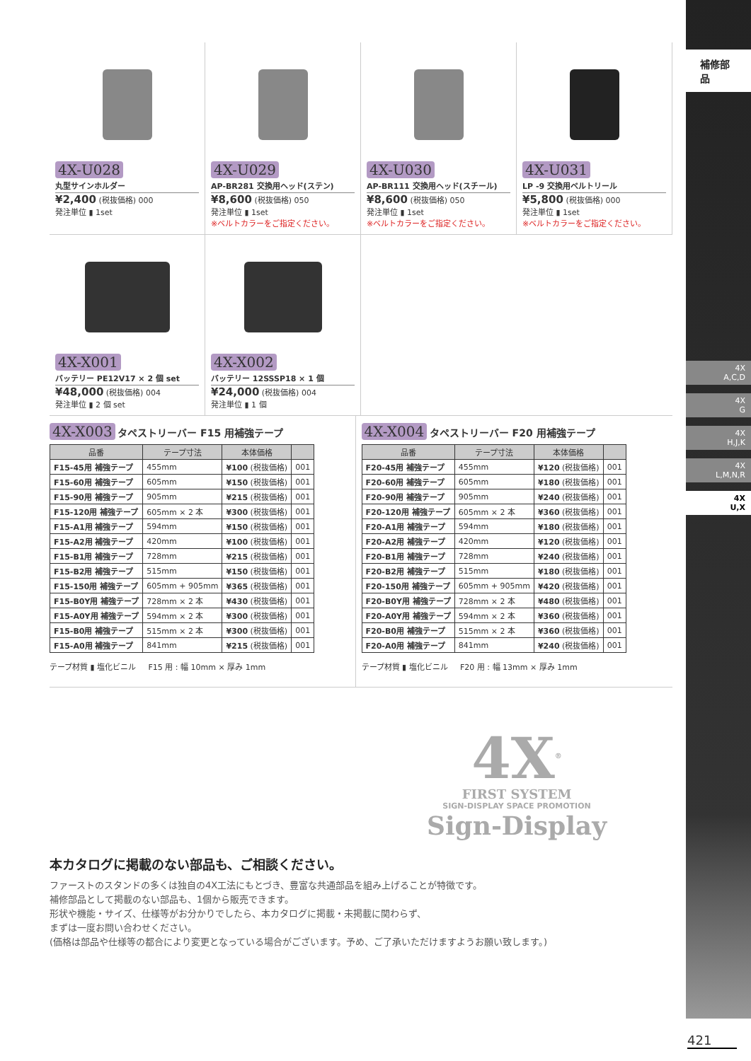補修部品
4X
A,C,D
4X
G
4X
H,J,K
4X
L,M,N,R
4X
U,X
4X-U028
丸型サインホルダー
¥2,400 (税抜価格) 000
発注単位 ▮ 1set
4X-U029
AP-BR281 交換用ヘッド(ステン)
¥8,600 (税抜価格) 050
発注単位 ▮ 1set
※ベルトカラーをご指定ください。
4X-U030
AP-BR111 交換用ヘッド(スチール)
¥8,600 (税抜価格) 050
発注単位 ▮ 1set
※ベルトカラーをご指定ください。
4X-U031
LP -9 交換用ベルトリール
¥5,800 (税抜価格) 000
発注単位 ▮ 1set
※ベルトカラーをご指定ください。
4X-X001
バッテリー PE12V17 × 2 個 set
¥48,000 (税抜価格) 004
発注単位 ▮ 2 個 set
4X-X002
バッテリー 12SSSP18 × 1 個
¥24,000 (税抜価格) 004
発注単位 ▮ 1 個
4X-X003 タペストリーバー F15 用補強テープ
| 品番 | テープ寸法 | 本体価格 | |
| --- | --- | --- | --- |
| F15-45用 補強テープ | 455mm | ¥100 (税抜価格) | 001 |
| F15-60用 補強テープ | 605mm | ¥150 (税抜価格) | 001 |
| F15-90用 補強テープ | 905mm | ¥215 (税抜価格) | 001 |
| F15-120用 補強テープ | 605mm × 2 本 | ¥300 (税抜価格) | 001 |
| F15-A1用 補強テープ | 594mm | ¥150 (税抜価格) | 001 |
| F15-A2用 補強テープ | 420mm | ¥100 (税抜価格) | 001 |
| F15-B1用 補強テープ | 728mm | ¥215 (税抜価格) | 001 |
| F15-B2用 補強テープ | 515mm | ¥150 (税抜価格) | 001 |
| F15-150用 補強テープ | 605mm + 905mm | ¥365 (税抜価格) | 001 |
| F15-B0Y用 補強テープ | 728mm × 2 本 | ¥430 (税抜価格) | 001 |
| F15-A0Y用 補強テープ | 594mm × 2 本 | ¥300 (税抜価格) | 001 |
| F15-B0用 補強テープ | 515mm × 2 本 | ¥300 (税抜価格) | 001 |
| F15-A0用 補強テープ | 841mm | ¥215 (税抜価格) | 001 |
テープ材質 ▮ 塩化ビニル F15 用 : 幅 10mm × 厚み 1mm
4X-X004 タペストリーバー F20 用補強テープ
| 品番 | テープ寸法 | 本体価格 | |
| --- | --- | --- | --- |
| F20-45用 補強テープ | 455mm | ¥120 (税抜価格) | 001 |
| F20-60用 補強テープ | 605mm | ¥180 (税抜価格) | 001 |
| F20-90用 補強テープ | 905mm | ¥240 (税抜価格) | 001 |
| F20-120用 補強テープ | 605mm × 2 本 | ¥360 (税抜価格) | 001 |
| F20-A1用 補強テープ | 594mm | ¥180 (税抜価格) | 001 |
| F20-A2用 補強テープ | 420mm | ¥120 (税抜価格) | 001 |
| F20-B1用 補強テープ | 728mm | ¥240 (税抜価格) | 001 |
| F20-B2用 補強テープ | 515mm | ¥180 (税抜価格) | 001 |
| F20-150用 補強テープ | 605mm + 905mm | ¥420 (税抜価格) | 001 |
| F20-B0Y用 補強テープ | 728mm × 2 本 | ¥480 (税抜価格) | 001 |
| F20-A0Y用 補強テープ | 594mm × 2 本 | ¥360 (税抜価格) | 001 |
| F20-B0用 補強テープ | 515mm × 2 本 | ¥360 (税抜価格) | 001 |
| F20-A0用 補強テープ | 841mm | ¥240 (税抜価格) | 001 |
テープ材質 ▮ 塩化ビニル F20 用 : 幅 13mm × 厚み 1mm
4X<sup>®</sup>
FIRST SYSTEM
SIGN-DISPLAY SPACE PROMOTION
Sign-Display
本カタログに掲載のない部品も、ご相談ください。
ファーストのスタンドの多くは独自の4X工法にもとづき、豊富な共通部品を組み上げることが特徴です。
補修部品として掲載のない部品も、1個から販売できます。
形状や機能・サイズ、仕様等がお分かりでしたら、本カタログに掲載・未掲載に関わらず、
まずは一度お問い合わせください。
(価格は部品や仕様等の都合により変更となっている場合がございます。予め、ご了承いただけますようお願い致します。)
421